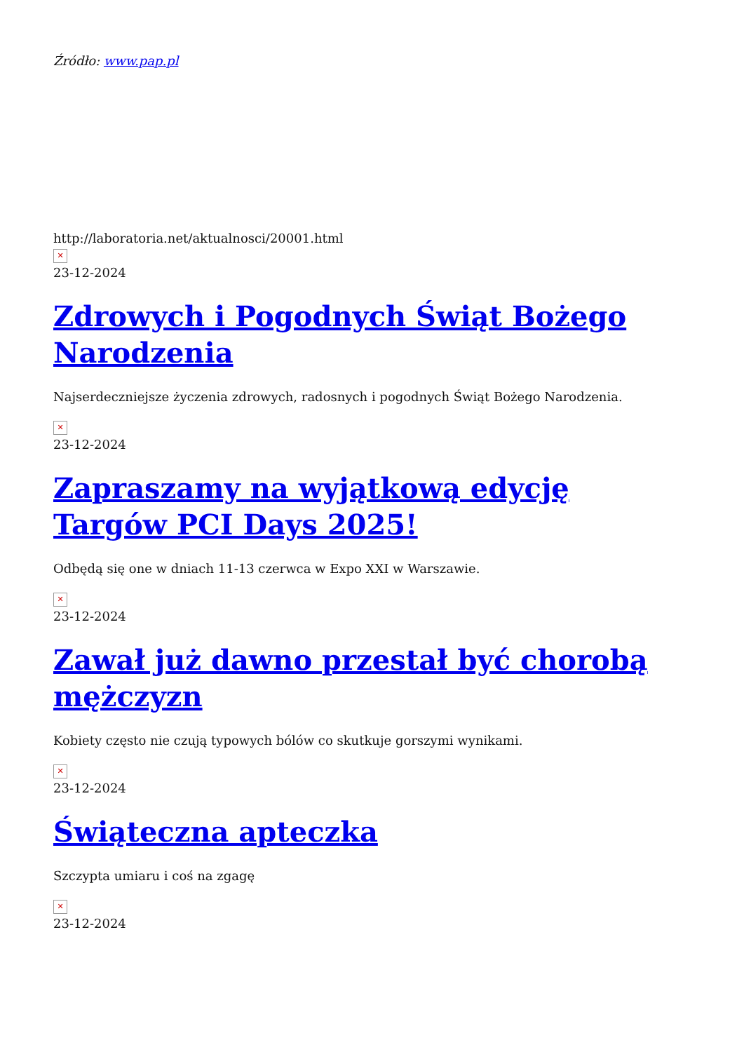Źródło: www.pap.pl
http://laboratoria.net/aktualnosci/20001.html
✕
23-12-2024
Zdrowych i Pogodnych Świąt Bożego Narodzenia
Najserdeczniejsze życzenia zdrowych, radosnych i pogodnych Świąt Bożego Narodzenia.
✕
23-12-2024
Zapraszamy na wyjątkową edycję Targów PCI Days 2025!
Odbędą się one w dniach 11-13 czerwca w Expo XXI w Warszawie.
✕
23-12-2024
Zawał już dawno przestał być chorobą mężczyzn
Kobiety często nie czują typowych bólów co skutkuje gorszymi wynikami.
✕
23-12-2024
Świąteczna apteczka
Szczypta umiaru i coś na zgagę
✕
23-12-2024